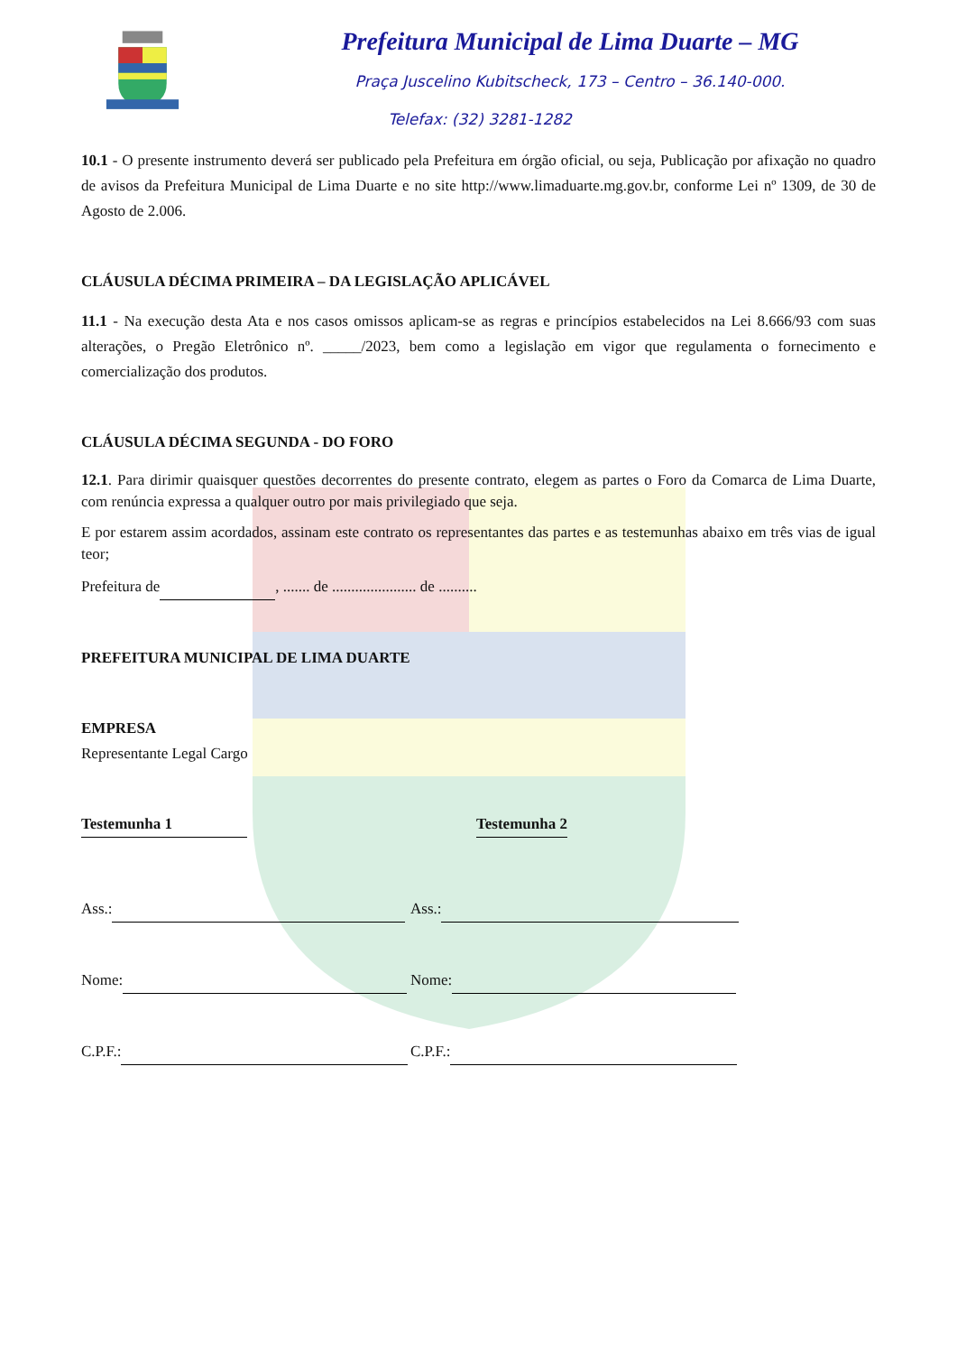Prefeitura Municipal de Lima Duarte – MG
Praça Juscelino Kubitscheck, 173 – Centro – 36.140-000.
Telefax: (32) 3281-1282
10.1 - O presente instrumento deverá ser publicado pela Prefeitura em órgão oficial, ou seja, Publicação por afixação no quadro de avisos da Prefeitura Municipal de Lima Duarte e no site http://www.limaduarte.mg.gov.br, conforme Lei nº 1309, de 30 de Agosto de 2.006.
CLÁUSULA DÉCIMA PRIMEIRA – DA LEGISLAÇÃO APLICÁVEL
11.1 - Na execução desta Ata e nos casos omissos aplicam-se as regras e princípios estabelecidos na Lei 8.666/93 com suas alterações, o Pregão Eletrônico nº. _____/2023, bem como a legislação em vigor que regulamenta o fornecimento e comercialização dos produtos.
CLÁUSULA DÉCIMA SEGUNDA - DO FORO
12.1. Para dirimir quaisquer questões decorrentes do presente contrato, elegem as partes o Foro da Comarca de Lima Duarte, com renúncia expressa a qualquer outro por mais privilegiado que seja.
E por estarem assim acordados, assinam este contrato os representantes das partes e as testemunhas abaixo em três vias de igual teor;
Prefeitura de , ....... de ...................... de ..........
PREFEITURA MUNICIPAL DE LIMA DUARTE
EMPRESA
Representante Legal Cargo
Testemunha 1 Testemunha 2
Ass.: Ass.:
Nome: Nome:
C.P.F.: C.P.F.: